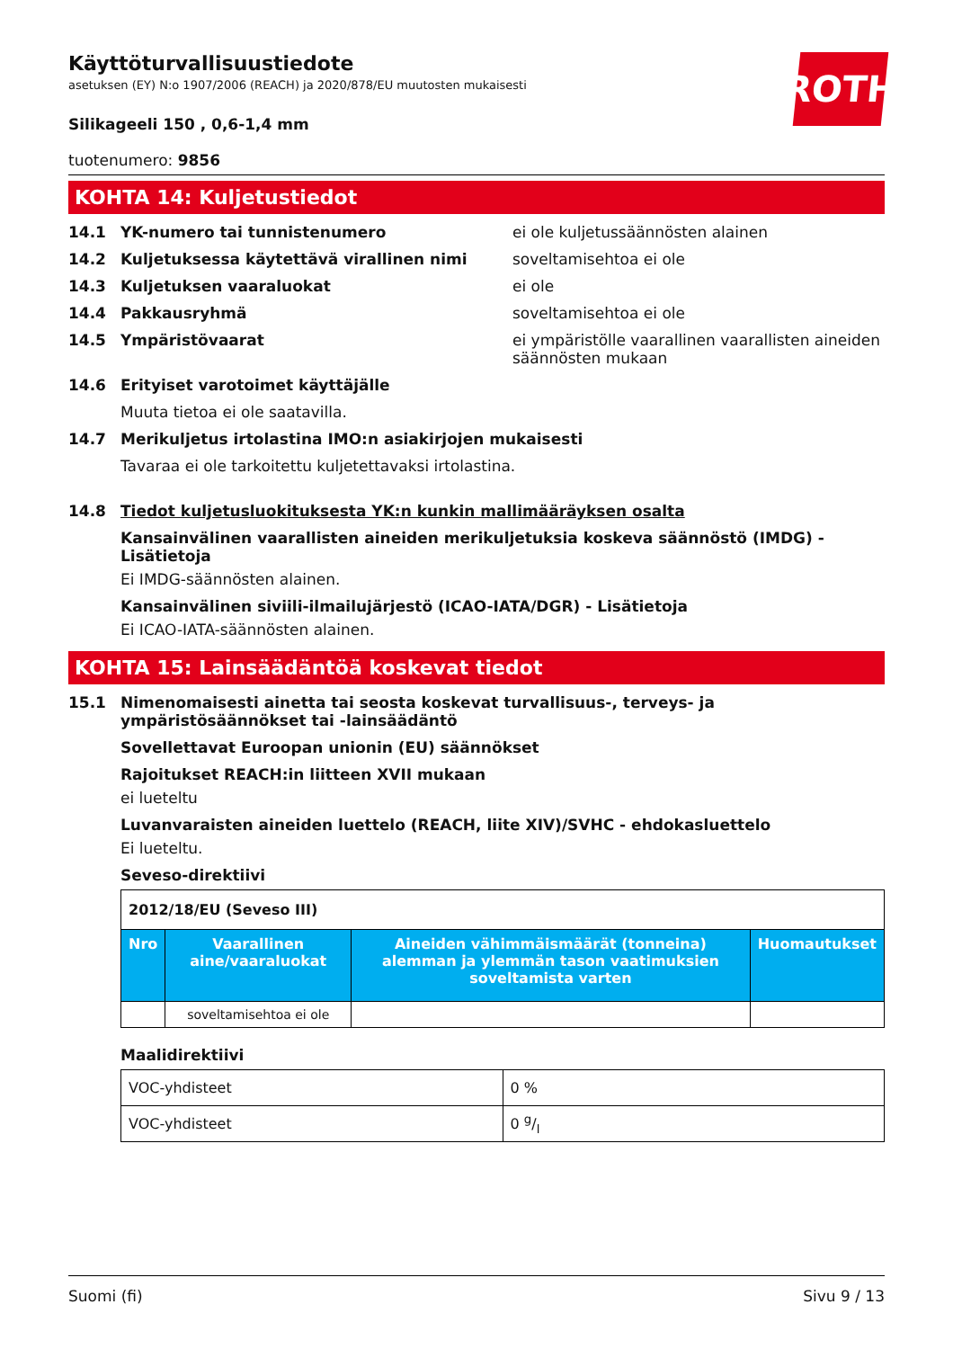ROTH
Käyttöturvallisuustiedote
asetuksen (EY) N:o 1907/2006 (REACH) ja 2020/878/EU muutosten mukaisesti
Silikageeli 150 , 0,6-1,4 mm
tuotenumero: 9856
KOHTA 14: Kuljetustiedot
14.1 YK-numero tai tunnistenumero ei ole kuljetussäännösten alainen
14.2 Kuljetuksessa käytettävä virallinen nimi soveltamisehtoa ei ole
14.3 Kuljetuksen vaaraluokat ei ole
14.4 Pakkausryhmä soveltamisehtoa ei ole
14.5 Ympäristövaarat ei ympäristölle vaarallinen vaarallisten aineiden säännösten mukaan
14.6 Erityiset varotoimet käyttäjälle
Muuta tietoa ei ole saatavilla.
14.7 Merikuljetus irtolastina IMO:n asiakirjojen mukaisesti
Tavaraa ei ole tarkoitettu kuljetettavaksi irtolastina.
14.8 Tiedot kuljetusluokituksesta YK:n kunkin mallimääräyksen osalta
Kansainvälinen vaarallisten aineiden merikuljetuksia koskeva säännöstö (IMDG) - Lisätietoja
Ei IMDG-säännösten alainen.
Kansainvälinen siviili-ilmailujärjestö (ICAO-IATA/DGR) - Lisätietoja
Ei ICAO-IATA-säännösten alainen.
KOHTA 15: Lainsäädäntöä koskevat tiedot
15.1 Nimenomaisesti ainetta tai seosta koskevat turvallisuus-, terveys- ja ympäristösäännökset tai -lainsäädäntö
Sovellettavat Euroopan unionin (EU) säännökset
Rajoitukset REACH:in liitteen XVII mukaan
ei lueteltu
Luvanvaraisten aineiden luettelo (REACH, liite XIV)/SVHC - ehdokasluettelo
Ei lueteltu.
Seveso-direktiivi
| 2012/18/EU (Seveso III) | | | |
| Nro | Vaarallinen aine/vaaraluokat | Aineiden vähimmäismäärät (tonneina) alemman ja ylemmän tason vaatimuksien soveltamista varten | Huomautukset |
| | soveltamisehtoa ei ole | | |
Maalidirektiivi
| VOC-yhdisteet | 0 % |
| VOC-yhdisteet | 0 g/l |
Suomi (fi) Sivu 9 / 13